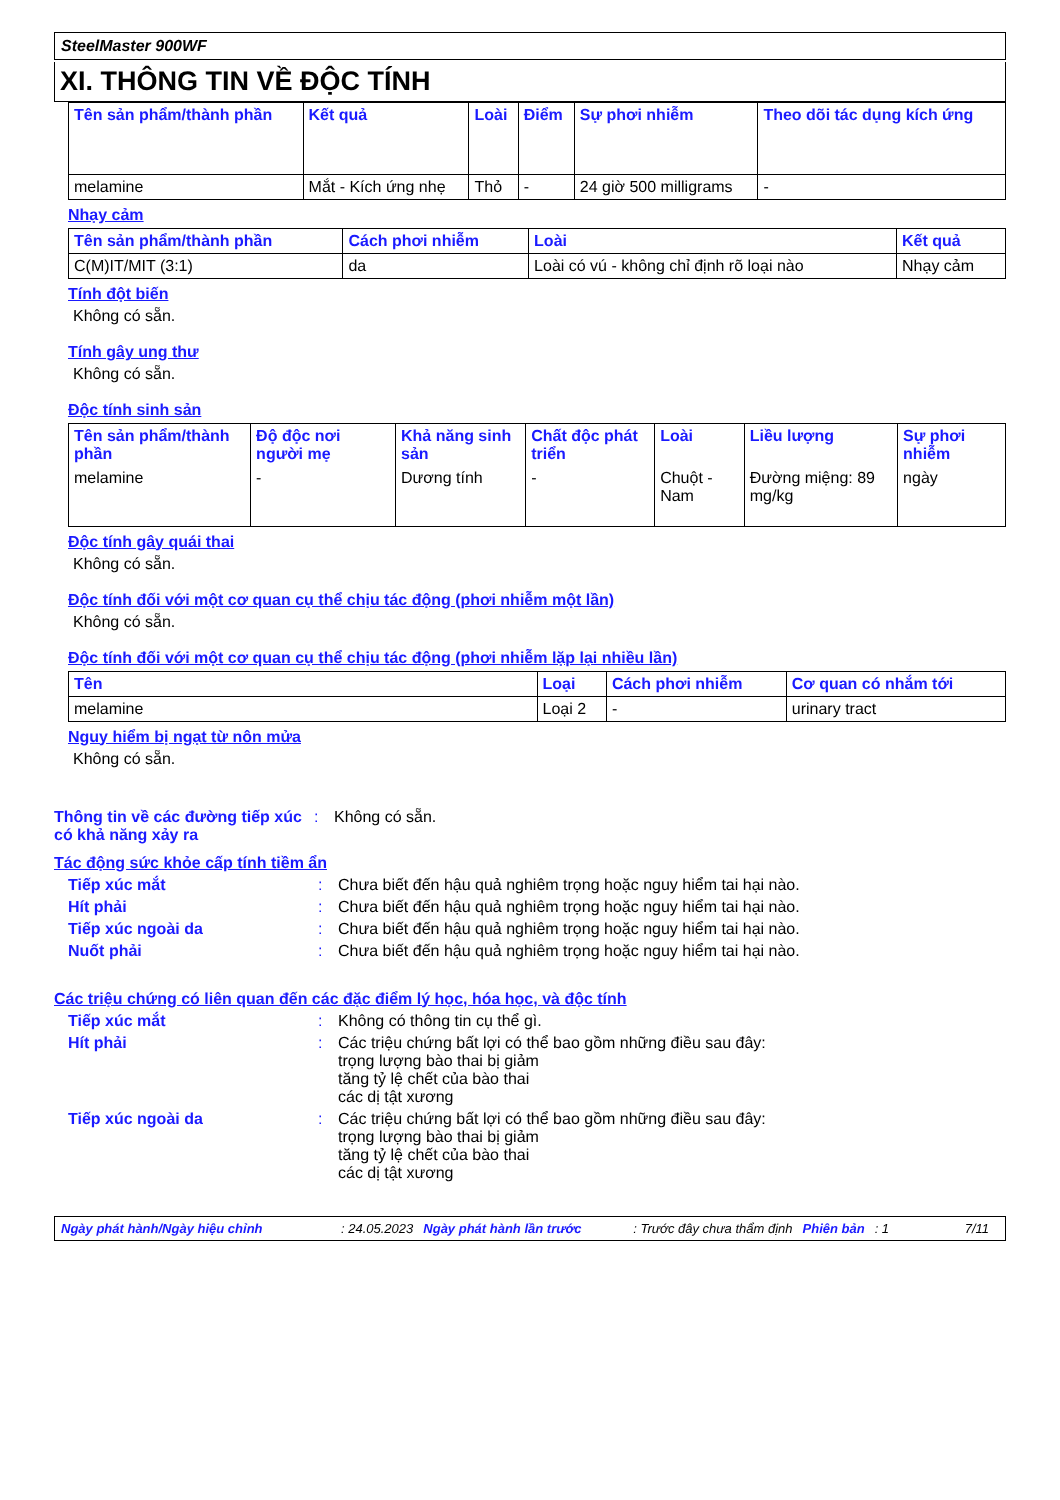SteelMaster 900WF
XI. THÔNG TIN VỀ ĐỘC TÍNH
| Tên sản phẩm/thành phần | Kết quả | Loài | Điểm | Sự phơi nhiễm | Theo dõi tác dụng kích ứng |
| --- | --- | --- | --- | --- | --- |
| melamine | Mắt - Kích ứng nhẹ | Thỏ | - | 24 giờ 500 milligrams | - |
Nhạy cảm
| Tên sản phẩm/thành phần | Cách phơi nhiễm | Loài | Kết quả |
| --- | --- | --- | --- |
| C(M)IT/MIT (3:1) | da | Loài có vú - không chỉ định rõ loại nào | Nhạy cảm |
Tính đột biến
Không có sẵn.
Tính gây ung thư
Không có sẵn.
Độc tính sinh sản
| Tên sản phẩm/thành phần | Độ độc nơi người mẹ | Khả năng sinh sản | Chất độc phát triển | Loài | Liều lượng | Sự phơi nhiễm |
| --- | --- | --- | --- | --- | --- | --- |
| melamine | - | Dương tính | - | Chuột - Nam | Đường miệng: 89 mg/kg | ngày |
Độc tính gây quái thai
Không có sẵn.
Độc tính đối với một cơ quan cụ thể chịu tác động (phơi nhiễm một lần)
Không có sẵn.
Độc tính đối với một cơ quan cụ thể chịu tác động (phơi nhiễm lặp lại nhiều lần)
| Tên | Loại | Cách phơi nhiễm | Cơ quan có nhắm tới |
| --- | --- | --- | --- |
| melamine | Loại 2 | - | urinary tract |
Nguy hiểm bị ngạt từ nôn mửa
Không có sẵn.
Thông tin về các đường tiếp xúc có khả năng xảy ra
: Không có sẵn.
Tác động sức khỏe cấp tính tiềm ẩn
Tiếp xúc mắt : Chưa biết đến hậu quả nghiêm trọng hoặc nguy hiểm tai hại nào.
Hít phải : Chưa biết đến hậu quả nghiêm trọng hoặc nguy hiểm tai hại nào.
Tiếp xúc ngoài da : Chưa biết đến hậu quả nghiêm trọng hoặc nguy hiểm tai hại nào.
Nuốt phải : Chưa biết đến hậu quả nghiêm trọng hoặc nguy hiểm tai hại nào.
Các triệu chứng có liên quan đến các đặc điểm lý học, hóa học, và độc tính
Tiếp xúc mắt : Không có thông tin cụ thể gì.
Hít phải : Các triệu chứng bất lợi có thể bao gồm những điều sau đây:
trọng lượng bào thai bị giảm
tăng tỷ lệ chết của bào thai
các dị tật xương
Tiếp xúc ngoài da : Các triệu chứng bất lợi có thể bao gồm những điều sau đây:
trọng lượng bào thai bị giảm
tăng tỷ lệ chết của bào thai
các dị tật xương
Ngày phát hành/Ngày hiệu chỉnh: 24.05.2023 Ngày phát hành lần trước: Trước đây chưa thẩm định Phiên bản: 1 7/11